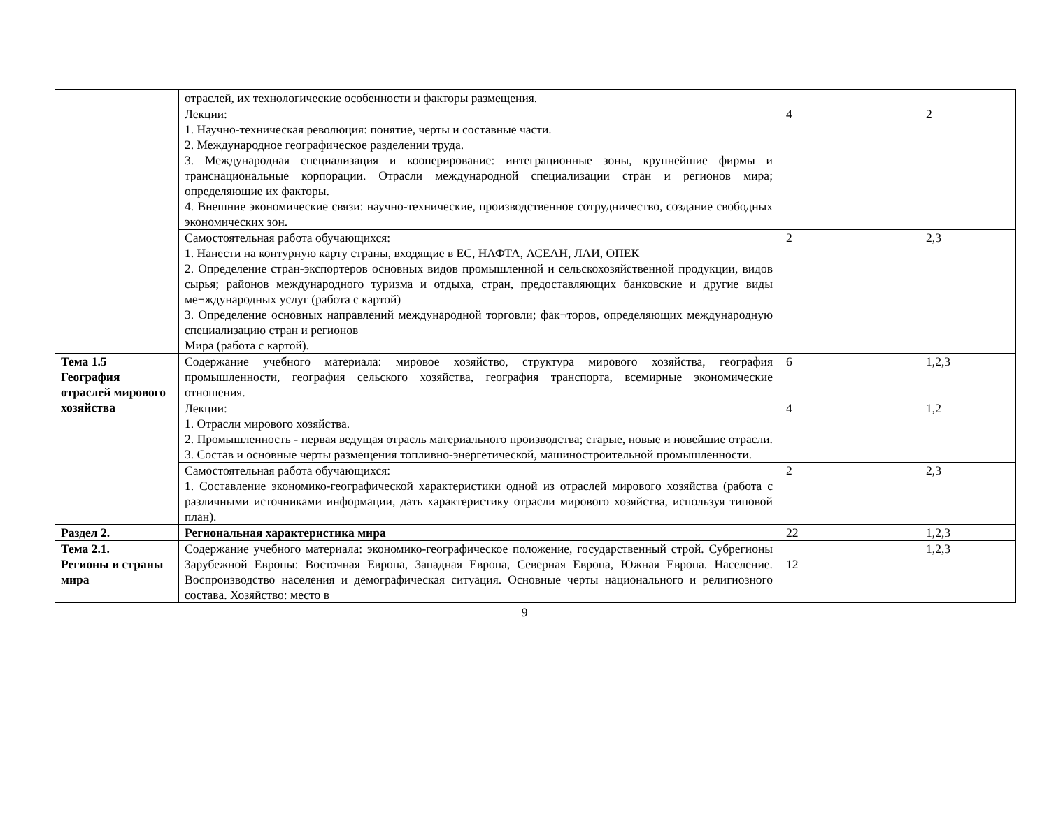| | отраслей, их технологические особенности и факторы размещения. | | |
| | Лекции: 1. Научно-техническая революция: понятие, черты и составные части. 2. Международное географическое разделении труда. 3. Международная специализация и кооперирование: интеграционные зоны, крупнейшие фирмы и транснациональные корпорации. Отрасли международной специализации стран и регионов мира; определяющие их факторы. 4. Внешние экономические связи: научно-технические, производственное сотрудничество, создание свободных экономических зон. | 4 | 2 |
| | Самостоятельная работа обучающихся: 1. Нанести на контурную карту страны, входящие в ЕС, НАФТА, АСЕАН, ЛАИ, ОПЕК 2. Определение стран-экспортеров основных видов промышленной и сельскохозяйственной продукции, видов сырья; районов международного туризма и отдыха, стран, предоставляющих банковские и другие виды ме¬ждународных услуг (работа с картой) 3. Определение основных направлений международной торговли; фак¬торов, определяющих международную специализацию стран и регионов Мира (работа с картой). | 2 | 2,3 |
| Тема 1.5 География отраслей мирового хозяйства | Содержание учебного материала: мировое хозяйство, структура мирового хозяйства, география промышленности, география сельского хозяйства, география транспорта, всемирные экономические отношения. | 6 | 1,2,3 |
| | Лекции: 1. Отрасли мирового хозяйства. 2. Промышленность - первая ведущая отрасль материального производства; старые, новые и новейшие отрасли. 3. Состав и основные черты размещения топливно-энергетической, машиностроительной промышленности. | 4 | 1,2 |
| | Самостоятельная работа обучающихся: 1. Составление экономико-географической характеристики одной из отраслей мирового хозяйства (работа с различными источниками информации, дать характеристику отрасли мирового хозяйства, используя типовой план). | 2 | 2,3 |
| Раздел 2. | Региональная характеристика мира | 22 | 1,2,3 |
| Тема 2.1. Регионы и страны мира | Содержание учебного материала: экономико-географическое положение, государственный строй. Субрегионы Зарубежной Европы: Восточная Европа, Западная Европа, Северная Европа, Южная Европа. Население. Воспроизводство населения и демографическая ситуация. Основные черты национального и религиозного состава. Хозяйство: место в | 12 | 1,2,3 |
9